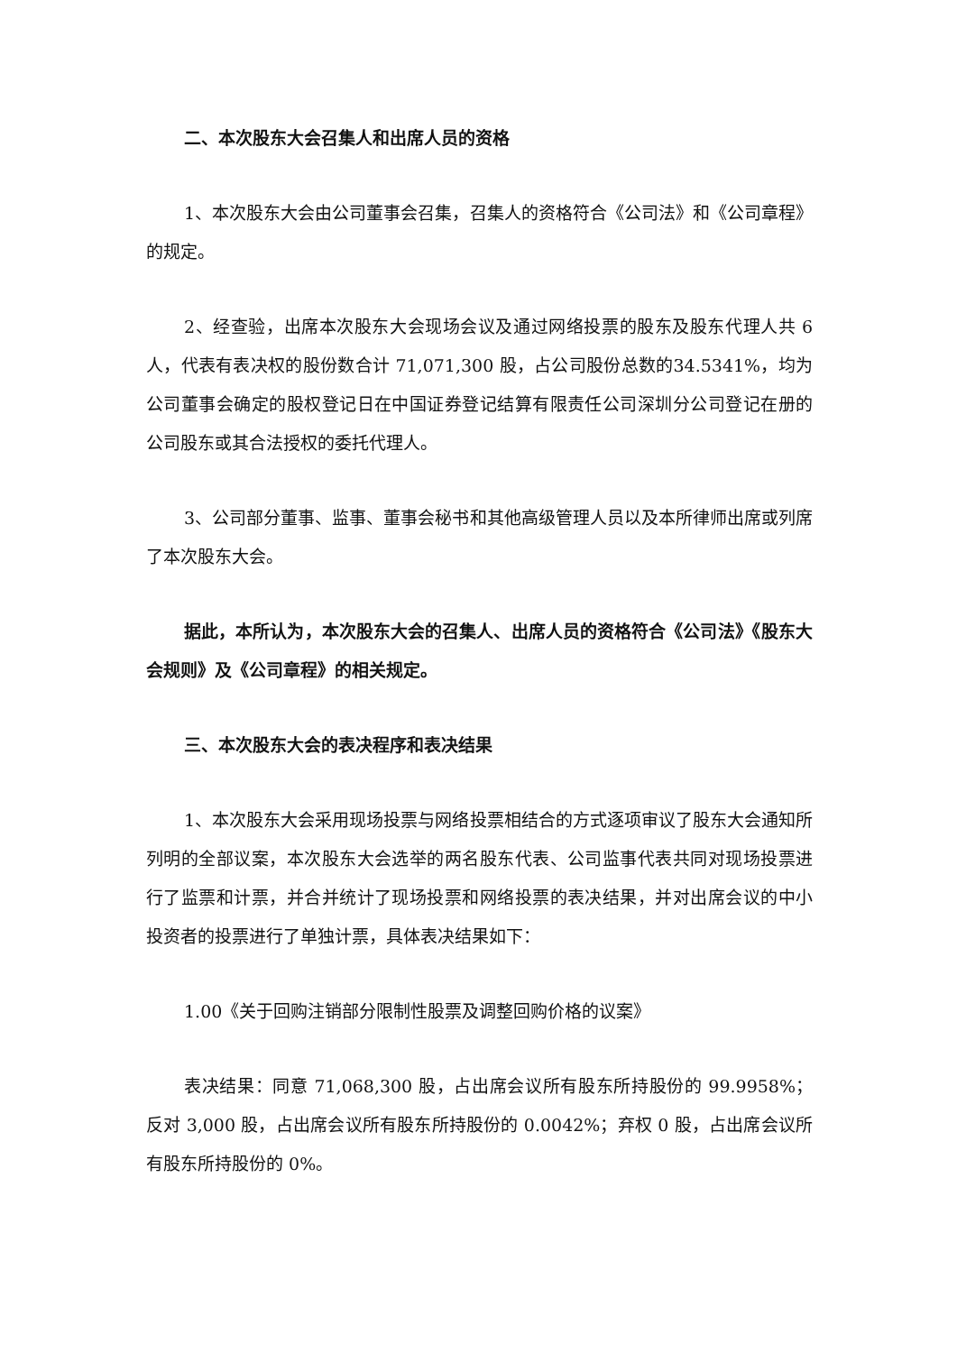二、本次股东大会召集人和出席人员的资格
1、本次股东大会由公司董事会召集，召集人的资格符合《公司法》和《公司章程》的规定。
2、经查验，出席本次股东大会现场会议及通过网络投票的股东及股东代理人共 6 人，代表有表决权的股份数合计 71,071,300 股，占公司股份总数的34.5341%，均为公司董事会确定的股权登记日在中国证券登记结算有限责任公司深圳分公司登记在册的公司股东或其合法授权的委托代理人。
3、公司部分董事、监事、董事会秘书和其他高级管理人员以及本所律师出席或列席了本次股东大会。
据此，本所认为，本次股东大会的召集人、出席人员的资格符合《公司法》《股东大会规则》及《公司章程》的相关规定。
三、本次股东大会的表决程序和表决结果
1、本次股东大会采用现场投票与网络投票相结合的方式逐项审议了股东大会通知所列明的全部议案，本次股东大会选举的两名股东代表、公司监事代表共同对现场投票进行了监票和计票，并合并统计了现场投票和网络投票的表决结果，并对出席会议的中小投资者的投票进行了单独计票，具体表决结果如下：
1.00《关于回购注销部分限制性股票及调整回购价格的议案》
表决结果：同意 71,068,300 股，占出席会议所有股东所持股份的 99.9958%；反对 3,000 股，占出席会议所有股东所持股份的 0.0042%；弃权 0 股，占出席会议所有股东所持股份的 0%。